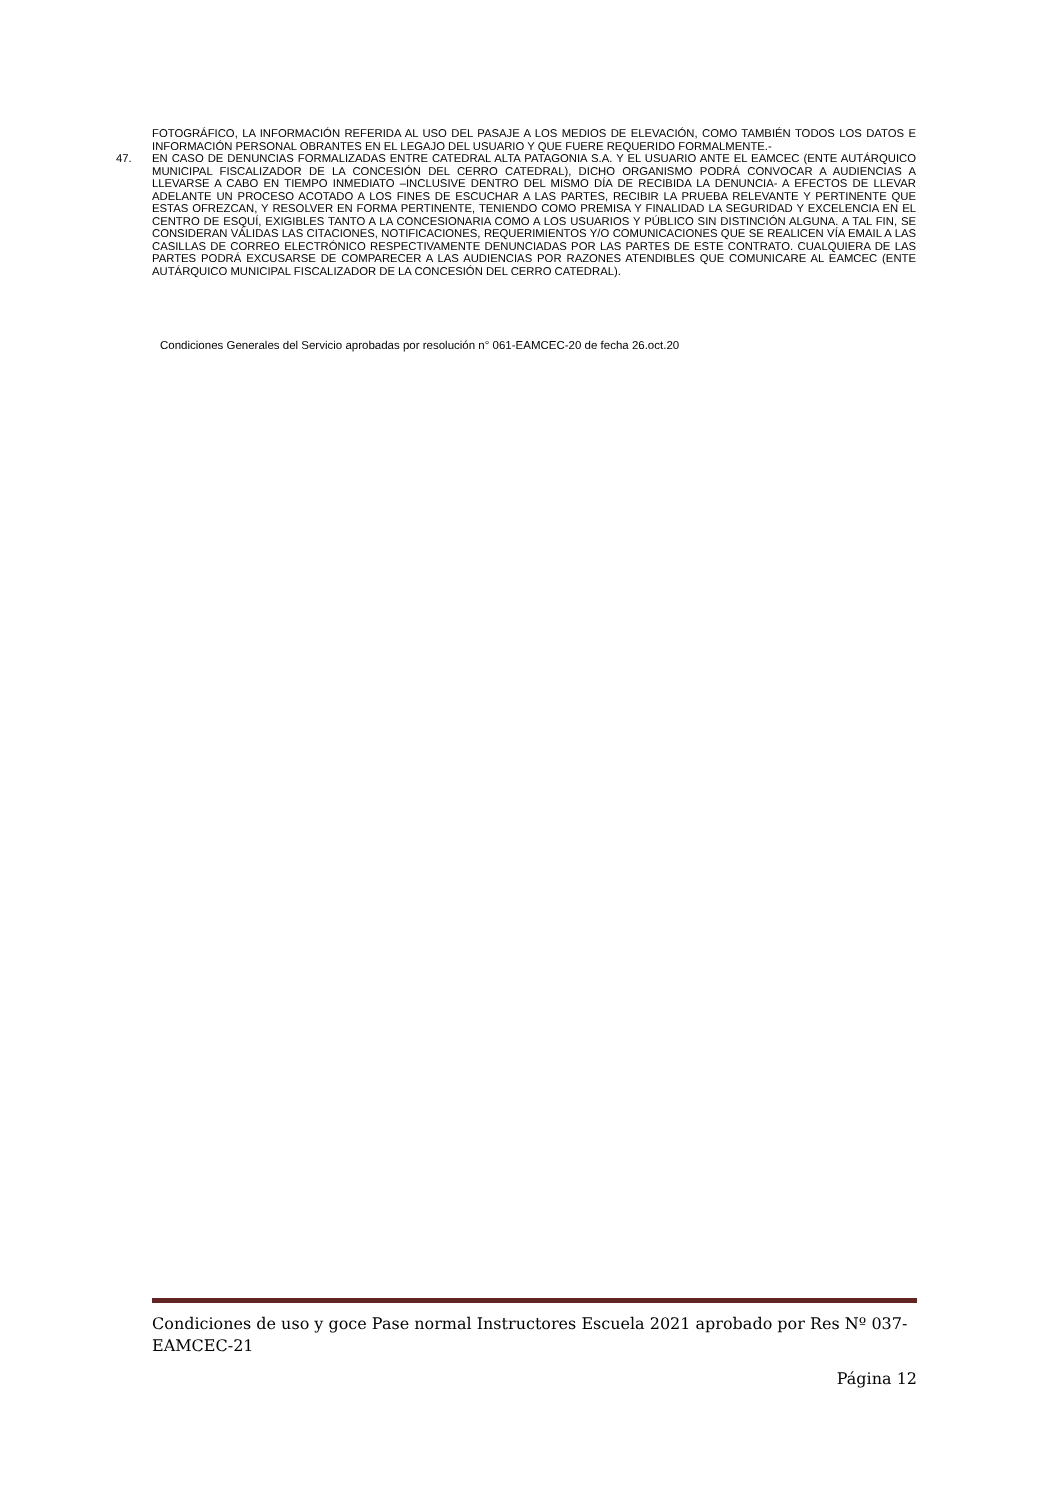FOTOGRÁFICO, LA INFORMACIÓN REFERIDA AL USO DEL PASAJE A LOS MEDIOS DE ELEVACIÓN, COMO TAMBIÉN TODOS LOS DATOS E INFORMACIÓN PERSONAL OBRANTES EN EL LEGAJO DEL USUARIO Y QUE FUERE REQUERIDO FORMALMENTE.-
47. EN CASO DE DENUNCIAS FORMALIZADAS ENTRE CATEDRAL ALTA PATAGONIA S.A. Y EL USUARIO ANTE EL EAMCEC (ENTE AUTÁRQUICO MUNICIPAL FISCALIZADOR DE LA CONCESIÓN DEL CERRO CATEDRAL), DICHO ORGANISMO PODRÁ CONVOCAR A AUDIENCIAS A LLEVARSE A CABO EN TIEMPO INMEDIATO –INCLUSIVE DENTRO DEL MISMO DÍA DE RECIBIDA LA DENUNCIA- A EFECTOS DE LLEVAR ADELANTE UN PROCESO ACOTADO A LOS FINES DE ESCUCHAR A LAS PARTES, RECIBIR LA PRUEBA RELEVANTE Y PERTINENTE QUE ESTAS OFREZCAN, Y RESOLVER EN FORMA PERTINENTE, TENIENDO COMO PREMISA Y FINALIDAD LA SEGURIDAD Y EXCELENCIA EN EL CENTRO DE ESQUÍ, EXIGIBLES TANTO A LA CONCESIONARIA COMO A LOS USUARIOS Y PÚBLICO SIN DISTINCIÓN ALGUNA. A TAL FIN, SE CONSIDERAN VÁLIDAS LAS CITACIONES, NOTIFICACIONES, REQUERIMIENTOS Y/O COMUNICACIONES QUE SE REALICEN VÍA EMAIL A LAS CASILLAS DE CORREO ELECTRÓNICO RESPECTIVAMENTE DENUNCIADAS POR LAS PARTES DE ESTE CONTRATO. CUALQUIERA DE LAS PARTES PODRÁ EXCUSARSE DE COMPARECER A LAS AUDIENCIAS POR RAZONES ATENDIBLES QUE COMUNICARE AL EAMCEC (ENTE AUTÁRQUICO MUNICIPAL FISCALIZADOR DE LA CONCESIÓN DEL CERRO CATEDRAL).
Condiciones Generales del Servicio aprobadas por resolución n° 061-EAMCEC-20 de fecha 26.oct.20
Condiciones de uso y goce Pase normal Instructores Escuela 2021 aprobado por Res Nº 037-EAMCEC-21
Página 12